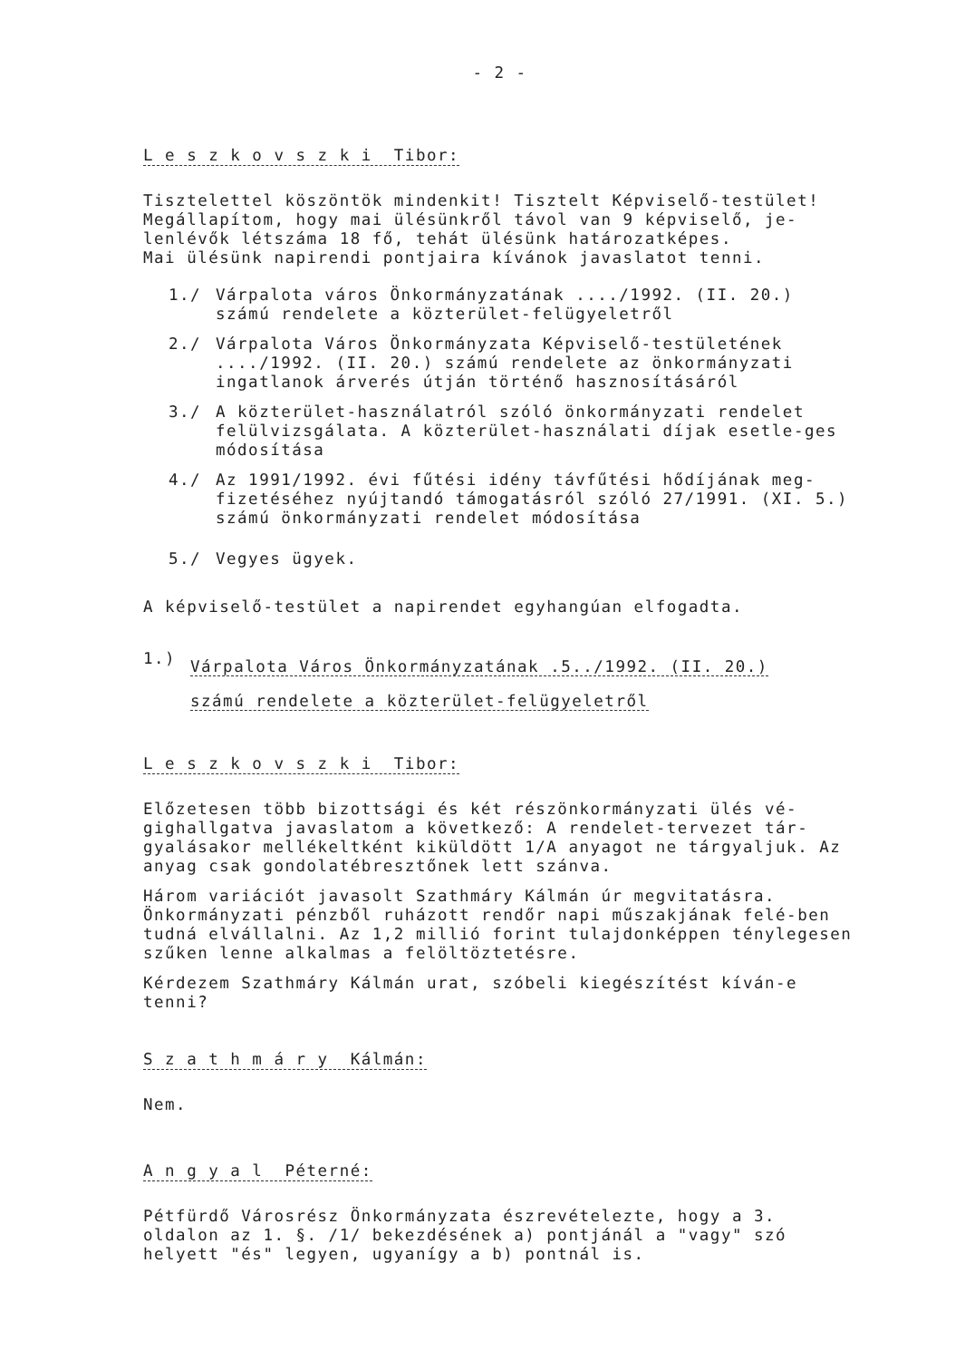- 2 -
L e s z k o v s z k i Tibor:
Tisztelettel köszöntök mindenkit! Tisztelt Képviselő-testület! Megállapítom, hogy mai ülésünkről távol van 9 képviselő, je-lenlévők létszáma 18 fő, tehát ülésünk határozatképes.
Mai ülésünk napirendi pontjaira kívánok javaslatot tenni.
1./ Várpalota város Önkormányzatának ..../1992. (II. 20.) számú rendelete a közterület-felügyeletről
2./ Várpalota Város Önkormányzata Képviselő-testületének ..../1992. (II. 20.) számú rendelete az önkormányzati ingatlanok árverés útján történő hasznosításáról
3./ A közterület-használatról szóló önkormányzati rendelet felülvizsgálata. A közterület-használati díjak esetle-ges módosítása
4./ Az 1991/1992. évi fűtési idény távfűtési hődíjának meg-fizetéséhez nyújtandó támogatásról szóló 27/1991. (XI. 5.) számú önkormányzati rendelet módosítása
5./ Vegyes ügyek.
A képviselő-testület a napirendet egyhangúan elfogadta.
1.) Várpalota Város Önkormányzatának .5../1992. (II. 20.)
számú rendelete a közterület-felügyeletről
L e s z k o v s z k i Tibor:
Előzetesen több bizottsági és két részönkormányzati ülés vé-gighallgatva javaslatom a következő: A rendelet-tervezet tár-gyalásakor mellékeltként kiküldött 1/A anyagot ne tárgyaljuk. Az anyag csak gondolatébresztőnek lett szánva.
Három variációt javasolt Szathmáry Kálmán úr megvitatásra. Önkormányzati pénzből ruházott rendőr napi műszakjának felé-ben tudná elvállalni. Az 1,2 millió forint tulajdonképpen ténylegesen szűken lenne alkalmas a felöltöztetésre.
Kérdezem Szathmáry Kálmán urat, szóbeli kiegészítést kíván-e tenni?
S z a t h m á r y Kálmán:
Nem.
A n g y a l Péterné:
Pétfürdő Városrész Önkormányzata észrevételezte, hogy a 3. oldalon az 1. §. /1/ bekezdésének a) pontjánál a "vagy" szó helyett "és" legyen, ugyanígy a b) pontnál is.